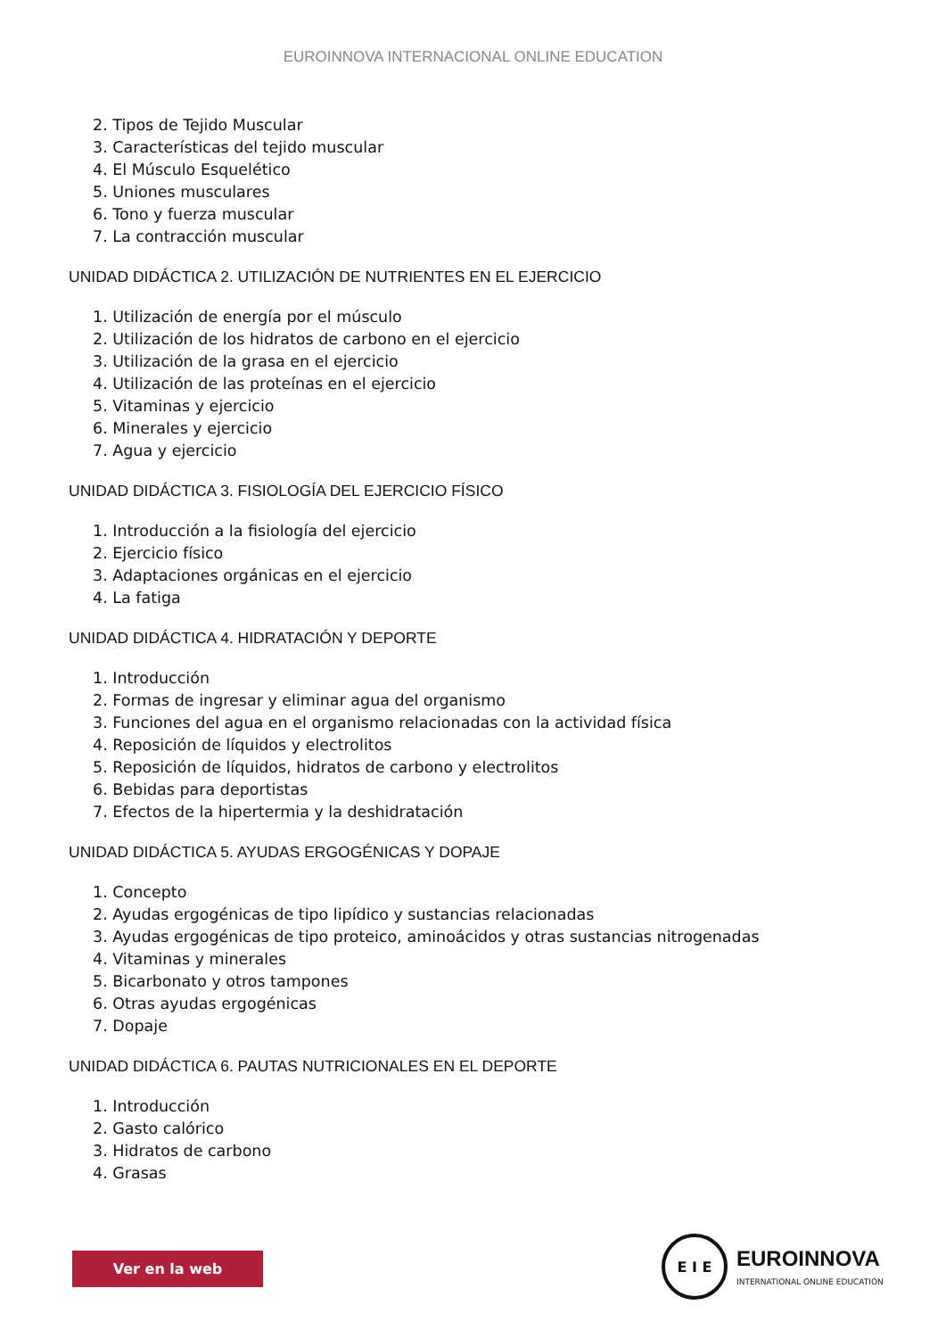EUROINNOVA INTERNACIONAL ONLINE EDUCATION
2. Tipos de Tejido Muscular
3. Características del tejido muscular
4. El Músculo Esquelético
5. Uniones musculares
6. Tono y fuerza muscular
7. La contracción muscular
UNIDAD DIDÁCTICA 2. UTILIZACIÓN DE NUTRIENTES EN EL EJERCICIO
1. Utilización de energía por el músculo
2. Utilización de los hidratos de carbono en el ejercicio
3. Utilización de la grasa en el ejercicio
4. Utilización de las proteínas en el ejercicio
5. Vitaminas y ejercicio
6. Minerales y ejercicio
7. Agua y ejercicio
UNIDAD DIDÁCTICA 3. FISIOLOGÍA DEL EJERCICIO FÍSICO
1. Introducción a la fisiología del ejercicio
2. Ejercicio físico
3. Adaptaciones orgánicas en el ejercicio
4. La fatiga
UNIDAD DIDÁCTICA 4. HIDRATACIÓN Y DEPORTE
1. Introducción
2. Formas de ingresar y eliminar agua del organismo
3. Funciones del agua en el organismo relacionadas con la actividad física
4. Reposición de líquidos y electrolitos
5. Reposición de líquidos, hidratos de carbono y electrolitos
6. Bebidas para deportistas
7. Efectos de la hipertermia y la deshidratación
UNIDAD DIDÁCTICA 5. AYUDAS ERGOGÉNICAS Y DOPAJE
1. Concepto
2. Ayudas ergogénicas de tipo lipídico y sustancias relacionadas
3. Ayudas ergogénicas de tipo proteico, aminoácidos y otras sustancias nitrogenadas
4. Vitaminas y minerales
5. Bicarbonato y otros tampones
6. Otras ayudas ergogénicas
7. Dopaje
UNIDAD DIDÁCTICA 6. PAUTAS NUTRICIONALES EN EL DEPORTE
1. Introducción
2. Gasto calórico
3. Hidratos de carbono
4. Grasas
Ver en la web
E I E
EUROINNOVA
INTERNATIONAL ONLINE EDUCATION